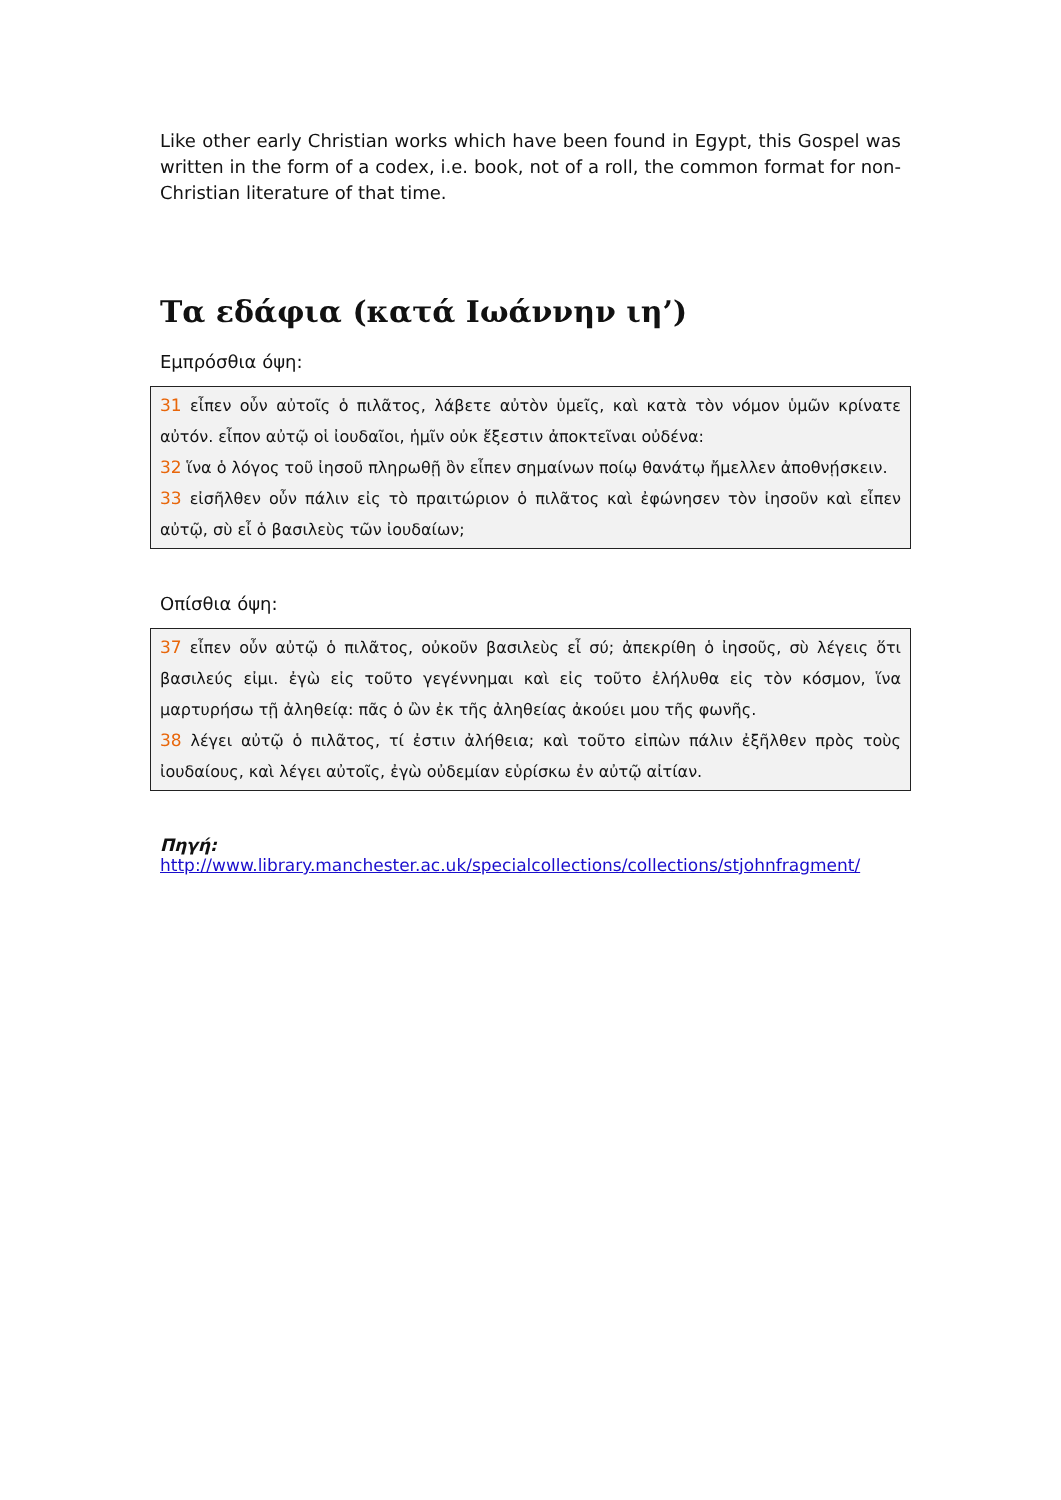Like other early Christian works which have been found in Egypt, this Gospel was written in the form of a codex, i.e. book, not of a roll, the common format for non-Christian literature of that time.
Τα εδάφια (κατά Ιωάννην ιη’)
Εμπρόσθια όψη:
31 εἶπεν οὖν αὐτοῖς ὁ πιλᾶτος, λάβετε αὐτὸν ὑμεῖς, καὶ κατὰ τὸν νόμον ὑμῶν κρίνατε αὐτόν. εἶπον αὐτῷ οἱ ἰουδαῖοι, ἡμῖν οὐκ ἔξεστιν ἀποκτεῖναι οὐδένα:
32 ἵνα ὁ λόγος τοῦ ἰησοῦ πληρωθῇ ὃν εἶπεν σημαίνων ποίῳ θανάτῳ ἤμελλεν ἀποθνῄσκειν.
33 εἰσῆλθεν οὖν πάλιν εἰς τὸ πραιτώριον ὁ πιλᾶτος καὶ ἐφώνησεν τὸν ἰησοῦν καὶ εἶπεν αὐτῷ, σὺ εἶ ὁ βασιλεὺς τῶν ἰουδαίων;
Οπίσθια όψη:
37 εἶπεν οὖν αὐτῷ ὁ πιλᾶτος, οὐκοῦν βασιλεὺς εἶ σύ; ἀπεκρίθη ὁ ἰησοῦς, σὺ λέγεις ὅτι βασιλεύς εἰμι. ἐγὼ εἰς τοῦτο γεγέννημαι καὶ εἰς τοῦτο ἐλήλυθα εἰς τὸν κόσμον, ἵνα μαρτυρήσω τῇ ἀληθείᾳ: πᾶς ὁ ὢν ἐκ τῆς ἀληθείας ἀκούει μου τῆς φωνῆς.
38 λέγει αὐτῷ ὁ πιλᾶτος, τί ἐστιν ἀλήθεια; καὶ τοῦτο εἰπὼν πάλιν ἐξῆλθεν πρὸς τοὺς ἰουδαίους, καὶ λέγει αὐτοῖς, ἐγὼ οὐδεμίαν εὑρίσκω ἐν αὐτῷ αἰτίαν.
Πηγή: http://www.library.manchester.ac.uk/specialcollections/collections/stjohnfragment/